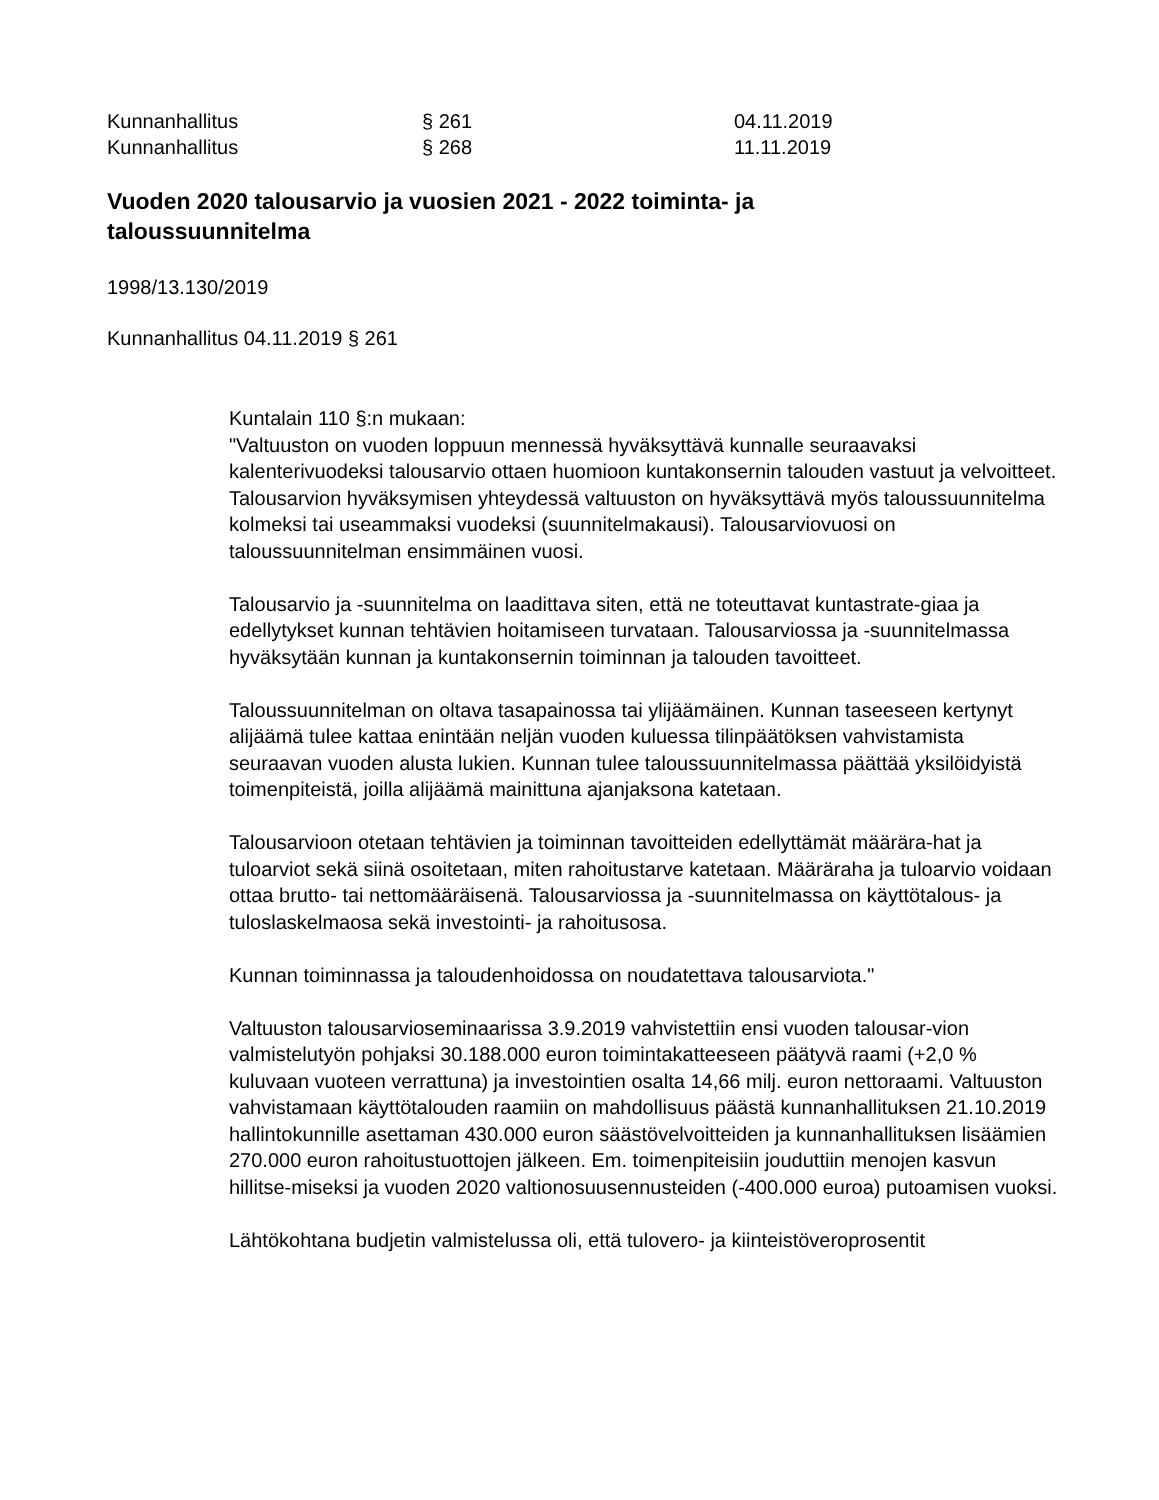Kunnanhallitus § 261 04.11.2019
Kunnanhallitus § 268 11.11.2019
Vuoden 2020 talousarvio ja vuosien 2021 - 2022 toiminta- ja taloussuunnitelma
1998/13.130/2019
Kunnanhallitus 04.11.2019 § 261
Kuntalain 110 §:n mukaan:
"Valtuuston on vuoden loppuun mennessä hyväksyttävä kunnalle seuraavaksi kalenterivuodeksi talousarvio ottaen huomioon kuntakonsernin talouden vastuut ja velvoitteet. Talousarvion hyväksymisen yhteydessä valtuuston on hyväksyttävä myös taloussuunnitelma kolmeksi tai useammaksi vuodeksi (suunnitelmakausi). Talousarviovuosi on taloussuunnitelman ensimmäinen vuosi.
Talousarvio ja -suunnitelma on laadittava siten, että ne toteuttavat kuntastrate-giaa ja edellytykset kunnan tehtävien hoitamiseen turvataan. Talousarviossa ja -suunnitelmassa hyväksytään kunnan ja kuntakonsernin toiminnan ja talouden tavoitteet.
Taloussuunnitelman on oltava tasapainossa tai ylijäämäinen. Kunnan taseeseen kertynyt alijäämä tulee kattaa enintään neljän vuoden kuluessa tilinpäätöksen vahvistamista seuraavan vuoden alusta lukien. Kunnan tulee taloussuunnitelmassa päättää yksilöidyistä toimenpiteistä, joilla alijäämä mainittuna ajanjaksona katetaan.
Talousarvioon otetaan tehtävien ja toiminnan tavoitteiden edellyttämät määrära-hat ja tuloarviot sekä siinä osoitetaan, miten rahoitustarve katetaan. Määräraha ja tuloarvio voidaan ottaa brutto- tai nettomääräisenä. Talousarviossa ja -suunnitelmassa on käyttötalous- ja tuloslaskelmaosa sekä investointi- ja rahoitusosa.
Kunnan toiminnassa ja taloudenhoidossa on noudatettava talousarviota."
Valtuuston talousarvioseminaarissa 3.9.2019 vahvistettiin ensi vuoden talousar-vion valmistelutyön pohjaksi 30.188.000 euron toimintakatteeseen päätyvä raami (+2,0 % kuluvaan vuoteen verrattuna) ja investointien osalta 14,66 milj. euron nettoraami. Valtuuston vahvistamaan käyttötalouden raamiin on mahdollisuus päästä kunnanhallituksen 21.10.2019 hallintokunnille asettaman 430.000 euron säästövelvoitteiden ja kunnanhallituksen lisäämien 270.000 euron rahoitustuottojen jälkeen. Em. toimenpiteisiin jouduttiin menojen kasvun hillitse-miseksi ja vuoden 2020 valtionosuusennusteiden (-400.000 euroa) putoamisen vuoksi.
Lähtökohtana budjetin valmistelussa oli, että tulovero- ja kiinteistöveroprosentit